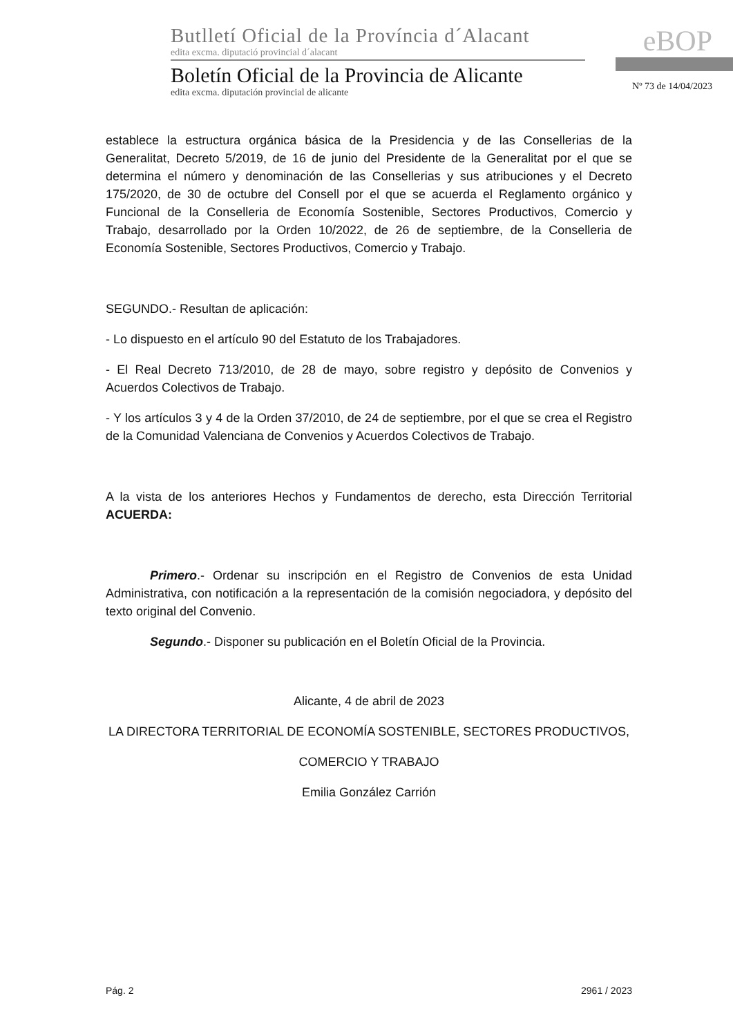Butlletí Oficial de la Província d´Alacant
edita excma. diputació provincial d´alacant
Boletín Oficial de la Provincia de Alicante
edita excma. diputación provincial de alicante
eBOP
Nº 73 de 14/04/2023
establece la estructura orgánica básica de la Presidencia y de las Consellerias de la Generalitat, Decreto 5/2019, de 16 de junio del Presidente de la Generalitat por el que se determina el número y denominación de las Consellerias y sus atribuciones y el Decreto 175/2020, de 30 de octubre del Consell por el que se acuerda el Reglamento orgánico y Funcional de la Conselleria de Economía Sostenible, Sectores Productivos, Comercio y Trabajo, desarrollado por la Orden 10/2022, de 26 de septiembre, de la Conselleria de Economía Sostenible, Sectores Productivos, Comercio y Trabajo.
SEGUNDO.- Resultan de aplicación:
- Lo dispuesto en el artículo 90 del Estatuto de los Trabajadores.
- El Real Decreto 713/2010, de 28 de mayo, sobre registro y depósito de Convenios y Acuerdos Colectivos de Trabajo.
- Y los artículos 3 y 4 de la Orden 37/2010, de 24 de septiembre, por el que se crea el Registro de la Comunidad Valenciana de Convenios y Acuerdos Colectivos de Trabajo.
A la vista de los anteriores Hechos y Fundamentos de derecho, esta Dirección Territorial ACUERDA:
Primero.- Ordenar su inscripción en el Registro de Convenios de esta Unidad Administrativa, con notificación a la representación de la comisión negociadora, y depósito del texto original del Convenio.
Segundo.- Disponer su publicación en el Boletín Oficial de la Provincia.
Alicante, 4 de abril de 2023
LA DIRECTORA TERRITORIAL DE ECONOMÍA SOSTENIBLE, SECTORES PRODUCTIVOS,
COMERCIO Y TRABAJO
Emilia González Carrión
Pág. 2 2961 / 2023